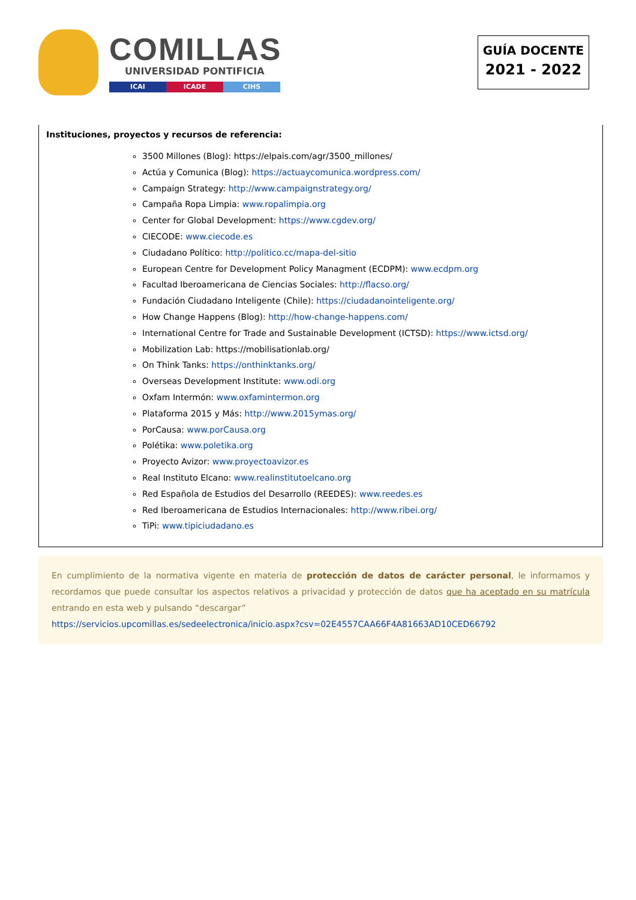COMILLAS
UNIVERSIDAD PONTIFICIA
ICAI ICADE CIHS
GUÍA DOCENTE
2021 - 2022
Instituciones, proyectos y recursos de referencia:
3500 Millones (Blog): https://elpais.com/agr/3500_millones/
Actúa y Comunica (Blog): https://actuaycomunica.wordpress.com/
Campaign Strategy: http://www.campaignstrategy.org/
Campaña Ropa Limpia: www.ropalimpia.org
Center for Global Development: https://www.cgdev.org/
CIECODE: www.ciecode.es
Ciudadano Político: http://politico.cc/mapa-del-sitio
European Centre for Development Policy Managment (ECDPM): www.ecdpm.org
Facultad Iberoamericana de Ciencias Sociales: http://flacso.org/
Fundación Ciudadano Inteligente (Chile): https://ciudadanointeligente.org/
How Change Happens (Blog): http://how-change-happens.com/
International Centre for Trade and Sustainable Development (ICTSD): https://www.ictsd.org/
Mobilization Lab: https://mobilisationlab.org/
On Think Tanks: https://onthinktanks.org/
Overseas Development Institute: www.odi.org
Oxfam Intermón: www.oxfamintermon.org
Plataforma 2015 y Más: http://www.2015ymas.org/
PorCausa: www.porCausa.org
Polétika: www.poletika.org
Proyecto Avizor: www.proyectoavizor.es
Real Instituto Elcano: www.realinstitutoelcano.org
Red Española de Estudios del Desarrollo (REEDES): www.reedes.es
Red Iberoamericana de Estudios Internacionales: http://www.ribei.org/
TiPi: www.tipiciudadano.es
En cumplimiento de la normativa vigente en materia de protección de datos de carácter personal, le informamos y recordamos que puede consultar los aspectos relativos a privacidad y protección de datos que ha aceptado en su matrícula entrando en esta web y pulsando “descargar”
https://servicios.upcomillas.es/sedeelectronica/inicio.aspx?csv=02E4557CAA66F4A81663AD10CED66792